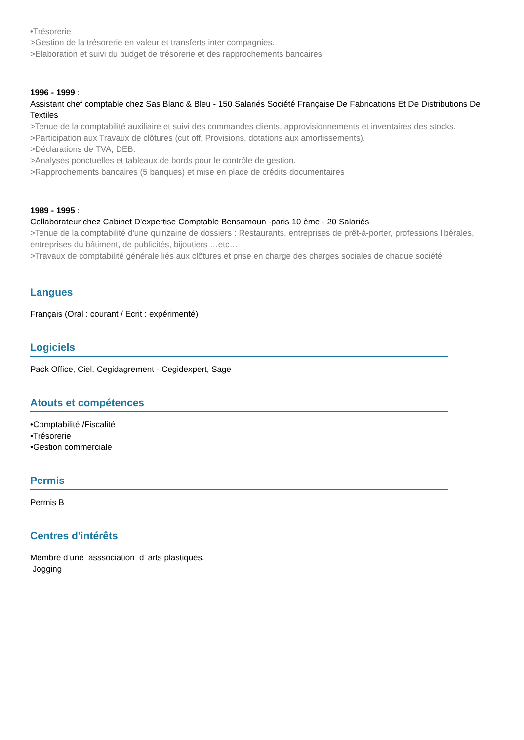•Trésorerie
>Gestion de la trésorerie en valeur et transferts inter compagnies.
>Elaboration et suivi du budget de trésorerie et des rapprochements bancaires
1996 - 1999 :
Assistant chef comptable chez Sas Blanc & Bleu - 150 Salariés Société Française De Fabrications Et De Distributions De Textiles
>Tenue de la comptabilité auxiliaire et suivi des commandes clients, approvisionnements et inventaires des stocks.
>Participation aux Travaux de clôtures (cut off, Provisions, dotations aux amortissements).
>Déclarations de TVA, DEB.
>Analyses ponctuelles et tableaux de bords pour le contrôle de gestion.
>Rapprochements bancaires (5 banques) et mise en place de crédits documentaires
1989 - 1995 :
Collaborateur chez Cabinet D'expertise Comptable Bensamoun -paris 10 ème - 20 Salariés
>Tenue de la comptabilité d'une quinzaine de dossiers : Restaurants, entreprises de prêt-à-porter, professions libérales, entreprises du bâtiment, de publicités, bijoutiers …etc…
>Travaux de comptabilité générale liés aux clôtures et prise en charge des charges sociales de chaque société
Langues
Français (Oral : courant / Ecrit : expérimenté)
Logiciels
Pack Office, Ciel, Cegidagrement - Cegidexpert, Sage
Atouts et compétences
•Comptabilité /Fiscalité
•Trésorerie
•Gestion commerciale
Permis
Permis B
Centres d'intérêts
Membre d’une asssociation d’ arts plastiques.
Jogging